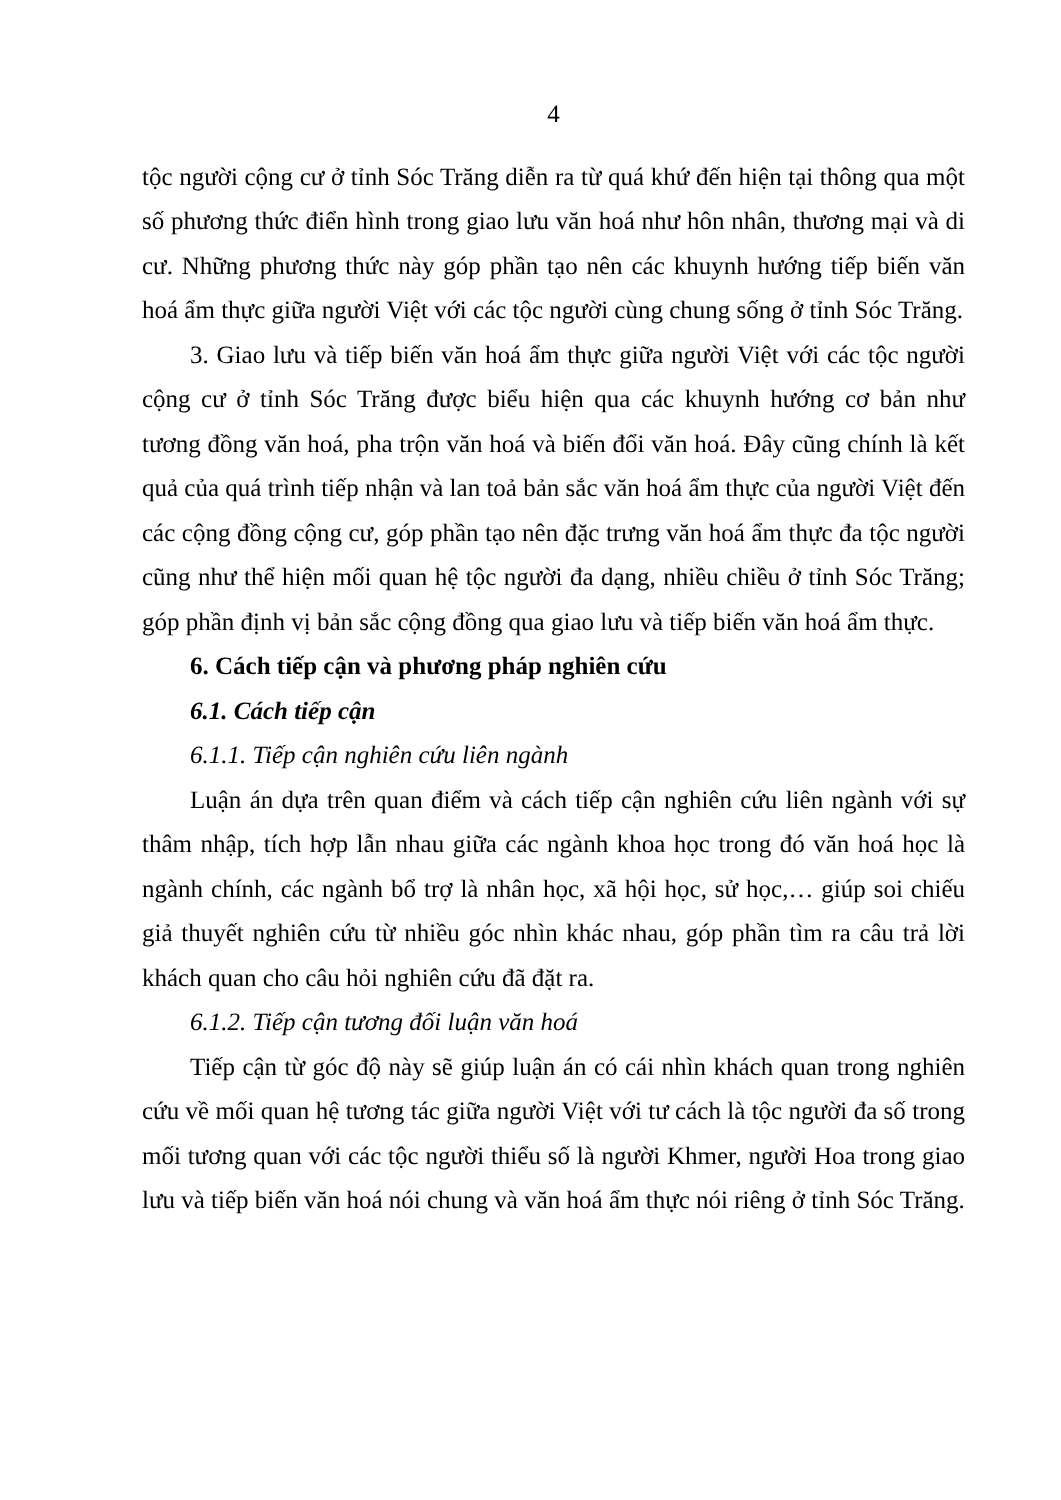4
tộc người cộng cư ở tỉnh Sóc Trăng diễn ra từ quá khứ đến hiện tại thông qua một số phương thức điển hình trong giao lưu văn hoá như hôn nhân, thương mại và di cư. Những phương thức này góp phần tạo nên các khuynh hướng tiếp biến văn hoá ẩm thực giữa người Việt với các tộc người cùng chung sống ở tỉnh Sóc Trăng.
3. Giao lưu và tiếp biến văn hoá ẩm thực giữa người Việt với các tộc người cộng cư ở tỉnh Sóc Trăng được biểu hiện qua các khuynh hướng cơ bản như tương đồng văn hoá, pha trộn văn hoá và biến đổi văn hoá. Đây cũng chính là kết quả của quá trình tiếp nhận và lan toả bản sắc văn hoá ẩm thực của người Việt đến các cộng đồng cộng cư, góp phần tạo nên đặc trưng văn hoá ẩm thực đa tộc người cũng như thể hiện mối quan hệ tộc người đa dạng, nhiều chiều ở tỉnh Sóc Trăng; góp phần định vị bản sắc cộng đồng qua giao lưu và tiếp biến văn hoá ẩm thực.
6. Cách tiếp cận và phương pháp nghiên cứu
6.1. Cách tiếp cận
6.1.1. Tiếp cận nghiên cứu liên ngành
Luận án dựa trên quan điểm và cách tiếp cận nghiên cứu liên ngành với sự thâm nhập, tích hợp lẫn nhau giữa các ngành khoa học trong đó văn hoá học là ngành chính, các ngành bổ trợ là nhân học, xã hội học, sử học,… giúp soi chiếu giả thuyết nghiên cứu từ nhiều góc nhìn khác nhau, góp phần tìm ra câu trả lời khách quan cho câu hỏi nghiên cứu đã đặt ra.
6.1.2. Tiếp cận tương đối luận văn hoá
Tiếp cận từ góc độ này sẽ giúp luận án có cái nhìn khách quan trong nghiên cứu về mối quan hệ tương tác giữa người Việt với tư cách là tộc người đa số trong mối tương quan với các tộc người thiểu số là người Khmer, người Hoa trong giao lưu và tiếp biến văn hoá nói chung và văn hoá ẩm thực nói riêng ở tỉnh Sóc Trăng.